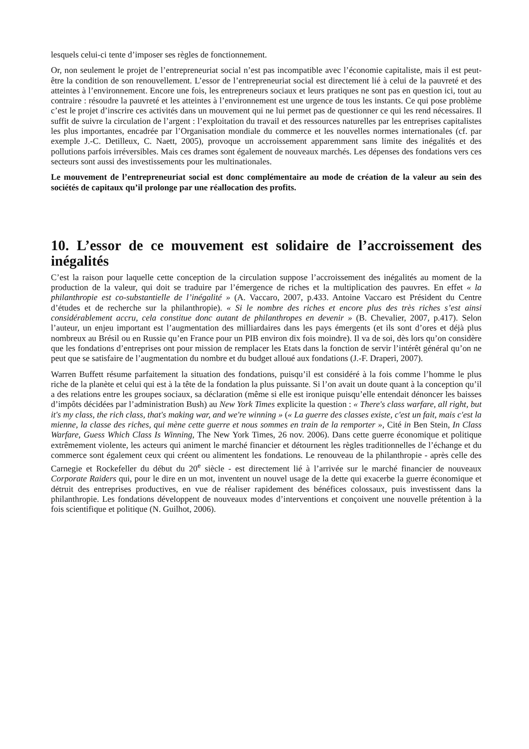lesquels celui-ci tente d’imposer ses règles de fonctionnement.
Or, non seulement le projet de l’entrepreneuriat social n’est pas incompatible avec l’économie capitaliste, mais il est peut-être la condition de son renouvellement. L’essor de l’entrepreneuriat social est directement lié à celui de la pauvreté et des atteintes à l’environnement. Encore une fois, les entrepreneurs sociaux et leurs pratiques ne sont pas en question ici, tout au contraire : résoudre la pauvreté et les atteintes à l’environnement est une urgence de tous les instants. Ce qui pose problème c’est le projet d’inscrire ces activités dans un mouvement qui ne lui permet pas de questionner ce qui les rend nécessaires. Il suffit de suivre la circulation de l’argent : l’exploitation du travail et des ressources naturelles par les entreprises capitalistes les plus importantes, encadrée par l’Organisation mondiale du commerce et les nouvelles normes internationales (cf. par exemple J.-C. Detilleux, C. Naett, 2005), provoque un accroissement apparemment sans limite des inégalités et des pollutions parfois irréversibles. Mais ces drames sont également de nouveaux marchés. Les dépenses des fondations vers ces secteurs sont aussi des investissements pour les multinationales.
Le mouvement de l’entrepreneuriat social est donc complémentaire au mode de création de la valeur au sein des sociétés de capitaux qu’il prolonge par une réallocation des profits.
10. L’essor de ce mouvement est solidaire de l’accroissement des inégalités
C’est la raison pour laquelle cette conception de la circulation suppose l’accroissement des inégalités au moment de la production de la valeur, qui doit se traduire par l’émergence de riches et la multiplication des pauvres. En effet « la philanthropie est co-substantielle de l’inégalité » (A. Vaccaro, 2007, p.433. Antoine Vaccaro est Président du Centre d’études et de recherche sur la philanthropie). « Si le nombre des riches et encore plus des très riches s’est ainsi considérablement accru, cela constitue donc autant de philanthropes en devenir » (B. Chevalier, 2007, p.417). Selon l’auteur, un enjeu important est l’augmentation des milliardaires dans les pays émergents (et ils sont d’ores et déjà plus nombreux au Brésil ou en Russie qu’en France pour un PIB environ dix fois moindre). Il va de soi, dès lors qu’on considère que les fondations d’entreprises ont pour mission de remplacer les Etats dans la fonction de servir l’intérêt général qu’on ne peut que se satisfaire de l’augmentation du nombre et du budget alloué aux fondations (J.-F. Draperi, 2007).
Warren Buffett résume parfaitement la situation des fondations, puisqu’il est considéré à la fois comme l’homme le plus riche de la planète et celui qui est à la tête de la fondation la plus puissante. Si l’on avait un doute quant à la conception qu’il a des relations entre les groupes sociaux, sa déclaration (même si elle est ironique puisqu’elle entendait dénoncer les baisses d’impôts décidées par l’administration Bush) au New York Times explicite la question : « There's class warfare, all right, but it's my class, the rich class, that's making war, and we're winning » (« La guerre des classes existe, c'est un fait, mais c'est la mienne, la classe des riches, qui mène cette guerre et nous sommes en train de la remporter », Cité in Ben Stein, In Class Warfare, Guess Which Class Is Winning, The New York Times, 26 nov. 2006). Dans cette guerre économique et politique extrêmement violente, les acteurs qui animent le marché financier et détournent les règles traditionnelles de l’échange et du commerce sont également ceux qui créent ou alimentent les fondations. Le renouveau de la philanthropie - après celle des Carnegie et Rockefeller du début du 20<sup>e</sup> siècle - est directement lié à l’arrivée sur le marché financier de nouveaux Corporate Raiders qui, pour le dire en un mot, inventent un nouvel usage de la dette qui exacerbe la guerre économique et détruit des entreprises productives, en vue de réaliser rapidement des bénéfices colossaux, puis investissent dans la philanthropie. Les fondations développent de nouveaux modes d’interventions et conçoivent une nouvelle prétention à la fois scientifique et politique (N. Guilhot, 2006).